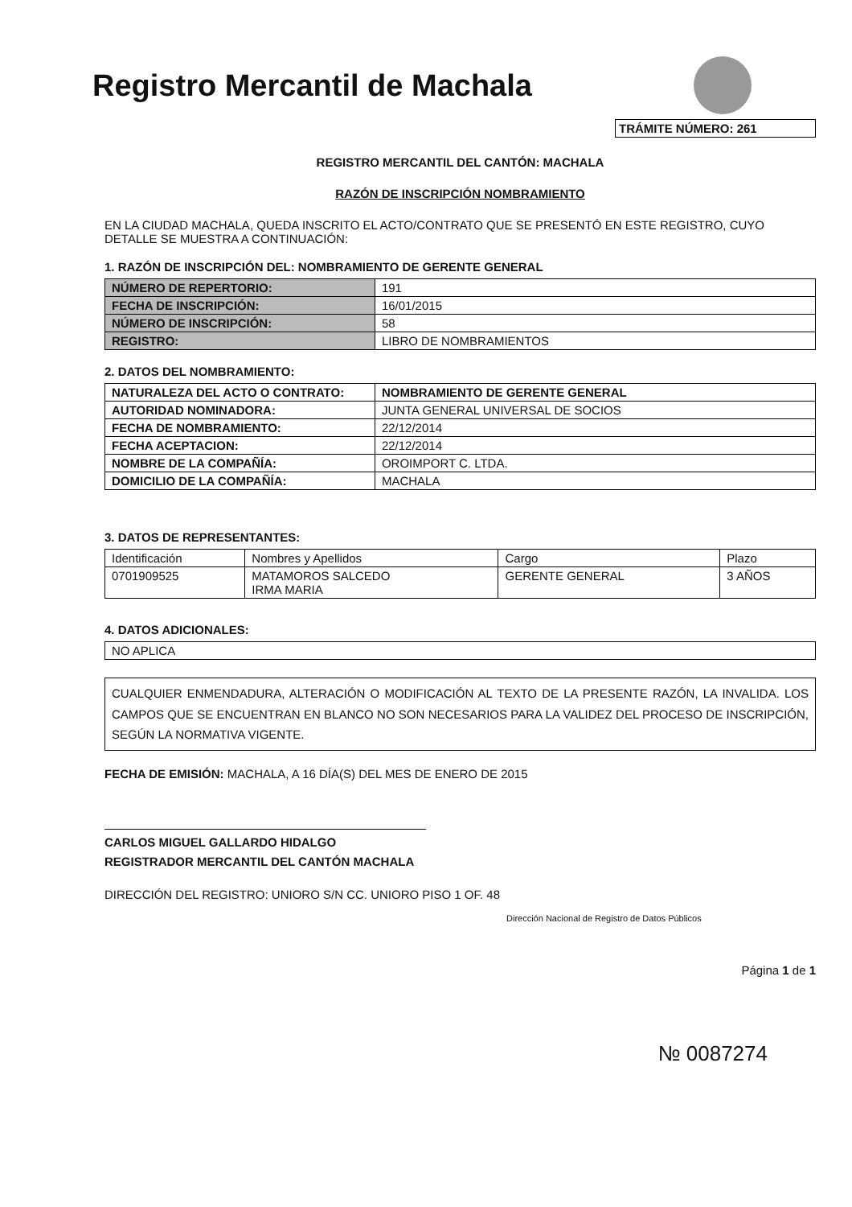Registro Mercantil de Machala
TRÁMITE NÚMERO: 261
REGISTRO MERCANTIL DEL CANTÓN: MACHALA
RAZÓN DE INSCRIPCIÓN NOMBRAMIENTO
EN LA CIUDAD MACHALA, QUEDA INSCRITO EL ACTO/CONTRATO QUE SE PRESENTÓ EN ESTE REGISTRO, CUYO DETALLE SE MUESTRA A CONTINUACIÓN:
1. RAZÓN DE INSCRIPCIÓN DEL: NOMBRAMIENTO DE GERENTE GENERAL
| NÚMERO DE REPERTORIO: | 191 |
| FECHA DE INSCRIPCIÓN: | 16/01/2015 |
| NÚMERO DE INSCRIPCIÓN: | 58 |
| REGISTRO: | LIBRO DE NOMBRAMIENTOS |
2. DATOS DEL NOMBRAMIENTO:
| NATURALEZA DEL ACTO O CONTRATO: | NOMBRAMIENTO DE GERENTE GENERAL |
| AUTORIDAD NOMINADORA: | JUNTA GENERAL UNIVERSAL DE SOCIOS |
| FECHA DE NOMBRAMIENTO: | 22/12/2014 |
| FECHA ACEPTACION: | 22/12/2014 |
| NOMBRE DE LA COMPAÑÍA: | OROIMPORT C. LTDA. |
| DOMICILIO DE LA COMPAÑÍA: | MACHALA |
3. DATOS DE REPRESENTANTES:
| Identificación | Nombres y Apellidos | Cargo | Plazo |
| --- | --- | --- | --- |
| 0701909525 | MATAMOROS SALCEDO IRMA MARIA | GERENTE GENERAL | 3 AÑOS |
4. DATOS ADICIONALES:
| NO APLICA |
CUALQUIER ENMENDADURA, ALTERACIÓN O MODIFICACIÓN AL TEXTO DE LA PRESENTE RAZÓN, LA INVALIDA. LOS CAMPOS QUE SE ENCUENTRAN EN BLANCO NO SON NECESARIOS PARA LA VALIDEZ DEL PROCESO DE INSCRIPCIÓN, SEGÚN LA NORMATIVA VIGENTE.
FECHA DE EMISIÓN: MACHALA, A 16 DÍA(S) DEL MES DE ENERO DE 2015
CARLOS MIGUEL GALLARDO HIDALGO
REGISTRADOR MERCANTIL DEL CANTÓN MACHALA
DIRECCIÓN DEL REGISTRO: UNIORO S/N CC. UNIORO PISO 1 OF. 48
Dirección Nacional de Registro de Datos Públicos
Página 1 de 1
№ 0087274